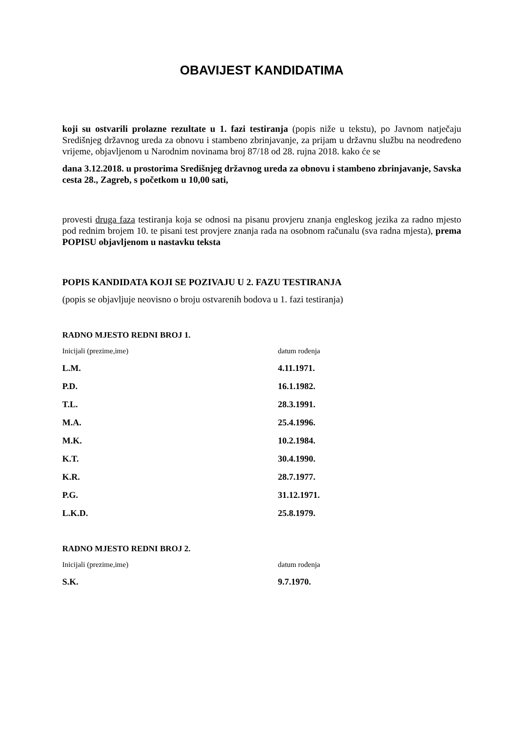OBAVIJEST KANDIDATIMA
koji su ostvarili prolazne rezultate u 1. fazi testiranja (popis niže u tekstu), po Javnom natječaju Središnjeg državnog ureda za obnovu i stambeno zbrinjavanje, za prijam u državnu službu na neodređeno vrijeme, objavljenom u Narodnim novinama broj 87/18 od 28. rujna 2018. kako će se
dana 3.12.2018. u prostorima Središnjeg državnog ureda za obnovu i stambeno zbrinjavanje, Savska cesta 28., Zagreb, s početkom u 10,00 sati,
provesti druga faza testiranja koja se odnosi na pisanu provjeru znanja engleskog jezika za radno mjesto pod rednim brojem 10. te pisani test provjere znanja rada na osobnom računalu (sva radna mjesta), prema POPISU objavljenom u nastavku teksta
POPIS KANDIDATA KOJI SE POZIVAJU U 2. FAZU TESTIRANJA
(popis se objavljuje neovisno o broju ostvarenih bodova u 1. fazi testiranja)
RADNO MJESTO REDNI BROJ 1.
| Inicijali (prezime,ime) | datum rođenja |
| L.M. | 4.11.1971. |
| P.D. | 16.1.1982. |
| T.L. | 28.3.1991. |
| M.A. | 25.4.1996. |
| M.K. | 10.2.1984. |
| K.T. | 30.4.1990. |
| K.R. | 28.7.1977. |
| P.G. | 31.12.1971. |
| L.K.D. | 25.8.1979. |
RADNO MJESTO REDNI BROJ 2.
| Inicijali (prezime,ime) | datum rođenja |
| S.K. | 9.7.1970. |